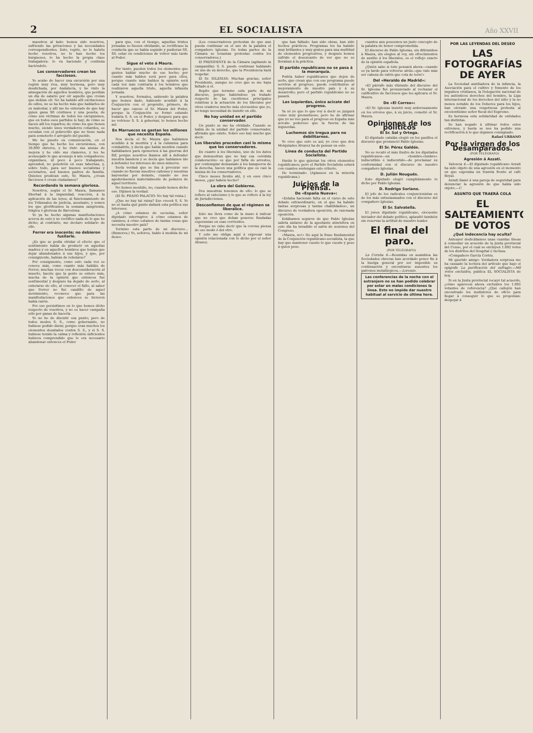2 EL SOCIALISTA Año XXVII
maestros al lado: hemos sido nosotros, sufriendo las privaciones y las necesidades correspondientes. Esto, repito, no lo habéis hecho vosotros, no lo han hecho los burgueses, lo ha hecho la propia clase trabajadora: lo va haciendo y continúa haciéndolo.
Los conservadores crean los facciosos.
Yo acabo de hacer una excursión por una región muy rica, muy hermosa, pero muy desdichada, por Andalucía, y he visto la abnegación de aquellos hombres, que perdían un día de salario por oír aquello que creían que debían oír. No ha habido allí excitaciones de odios, no se ha hecho más que hablarles de su malestar, y allí me he enterado de que hay quien gana 90 céntimos y una peseta; de cómo son víctimas de todos los caciquismos, que en todos esos partidos le hay; de cómo se hacen allí los repartos; de cómo los que tienen mucho, siendo unos verdaderos cobardes, se escudan con el pobrecillo que no tiene nada para someterlo ó arrojarlo del pueblo.
Me he puesto en comunicación, en el tiempo que he hecho les excursiones, con 30.000 obreros, y he visto sus ansias de mejora y he oído sus clamores, y les he aconsejado lo que aconsejo á mis compañeros: organizaos, id poco á poco trabajando, aprended, no penetréis en esas tabernas, y, sobre todo, para ser buenos socialistas y societarios, sed buenos padres de familia. Quienes predican esto, Sr. Maura, ¿crean facciosos ó crean ciudadanos?
Recordando la semana gloriosa.
Nosotros, según el Sr. Maura, llamamos libertad á la impunidad; reacción, á la aplicación de las leyes; al funcionamiento de los Tribunales de justicia, asesinato, y somos los que glorificamos la semana sangrienta, trágica ó gloriosa de Barcelona.
Yo ya he hecho algunas manifestaciones acerca de esto y no rectifico nada de lo que he dicho; al contrario, me declaro solidario de ello.
Ferrer era inocente; no debieron fusilarle.
¿Es que se podía olvidar el efecto que el sentimiento había de producir en aquellas madres y en aquellos hombres que tenían que dejar abandonados á sus hijos, y que, por consiguiente, habían de rebelarse?
Por consiguiente, como esto cada vez se conoce más, como cuanto más habláis de Ferrer, muchas veces con desconsideración al muerto, hacéis que la gente se entere más, mucha de la opinión que entonces fué sentimental y después ha dejado de serlo, al enterarse de ello, al conocer el fallo, al saber que Ferrer no fué caudillo de aquel movimiento, reconoce que para las manifestaciones que entonces se hicieron había razón.
Por eso persistimos en lo que hemos dicho respecto de vosotros, y no es hacer campaña sólo por ganas de hacerla.
Yo no he de discutir esa punto; pero de todos modos S. S., como gobernante, no hubiese podido durar, porque eran muchos los elementos desatados contra S. S., y si S. S. hubiese tenido la calma y reflexión suficientes hubiera comprendido que le era necesario abandonar entonces el Poder
para que, con el tiempo, aquellas tristes jornadas se fuesen olvidando, se rectificase la conducta que se había seguido y pudieran SS. SS. estar en condiciones de volver más tarde al Poder.
Sigue el veto á Maura.
Por tanto, pueden todos los elementos que gusten hablar mucho de ese hecho; por cuanto más hablen será peor para ellos, porque cuanto más hablen la opinión será cada vez más contraria á los hombres que realizaron aquella triste, aquella infausta jornada.
Y nosotros, formales, sabiendo la palabra que hemos dado, habiendo acudido á la Conjunción con el propósito, primero, de hacer que cayese el Sr. Maura del Poder, porque la Conjunción se formó estando todavía S. S. en el Poder, y después para que no volviese S. S. á gobernar, lo hemos hecho así.
En Marruecos se gastan los millones que necesita España.
Nos decía el Sr. Maura que habíamos acudido á la mentira y á la calumnia para combatirle, y decía que había mentira cuando hablábamos para oponernos á las guerras del Rif, porque nosotros íbamos allí á defender nuestra bandera y se decía que habíamos ido á defender los intereses de unos mineros.
Sería verdad que se iba á procurar eso cuando no fueran nuestros cañones y nuestras bayonetas por delante, cuando no nos apoderásemos materialmente de pedazos de aquel territorio.
No hemos mentido, no, cuando hemos dicho eso. Dijimos la verdad.
(El Sr. PRADO PALACIO: No hay tal ruina.)
¿Que no hay tal ruina? Eso creerá S. S. Yo no sé hasta qué punto dañará esta política sus intereses.
¿A cómo estamos de escuelas, señor diputado interruptor; á cómo estamos de caminos; á cómo estamos de tantas cosas que necesita nuestro país?
Termino esta parte de mi discurso... (Rumores.) Yo, señores, hablo á medida de mi deseo.
(Los conservadores protestan de que aun pueda continuar en el uso de la palabra el compañero Iglesias. De todas partes de la Cámara se levantan protestas contra los conservadores.)
El PRESIDENTE de la Cámara (agitando la campanilla): S. S. puede continuar hablando en uso de su derecho, que la Presidencia hará respetar.
El Sr. IGLESIAS: Muchas gracias, señor Presidente, aunque no creo que se me haya faltado á él.
Repito que termino esta parte de mi discurso, porque habiéndose ya tratado respecto de las cuestiones principales relativas á la actuación de los liberales por otros oradores mucho más elocuentes que yo, no tengo necesidad de insistir en ello.
No hay unidad en el partido conservador.
Un punto se me ha olvidado. Cuando se habla de la unidad del partido conservador, afirmáis que existe. Sobre eso hay mucho que decir.
Los liberales proceden casi lo mismo que los conservadores.
En cuanto á los liberales, uno de los datos que demuestran que no hay esa «sórdida colaboración» es que por falta de arrestos, por contemplar demasiado á los banqueros de la derecha, hacen una política que es casi la misma de los conservadores.
Cinco meses lleváis ahí, y en esos cinco meses, ¿qué habéis hecho?
La obra del Gobierno.
Dos muestras tenemos de ello: lo que se refiere al catecismo y lo que se refiere á la ley de Jurisdicciones.
Desconfiemos de que el régimen se liberalice.
Esto me lleva como de la mano á indicar que no creo que deban ponerse fundadas esperanzas en esas corrientes.
Porque no cabe decir que la corona piensa de ese modo ó del otro.
Y esto me obliga aquí á expresar una opinión relacionada con lo dicho por el señor Alvarez.
que han faltado: han sido obras, han sido hechos prácticos. Programas los ha habido muy brillantes y muy gratos para una multitud de elementos progresivos, y después hemos sufrido el desencanto de ver que no se llevaban á la práctica.
El partido republicano no se pasa á la monarquía.
Podría haber republicanos que dejen de serlo, que crean que con ese programa puede servirse al progreso, puede contribuirse al mejoramiento de nuestro país y á su desarrollo; pero el partido republicano no se pasará.
Las izquierdas, único acicate del progreso.
Ya sé yo que lo que voy á decir se juzgará como muy presuntuoso; pero he de afirmar que yo no veo para el progreso en España más acicate poderoso que la fuerza de las izquierdas.
Luchemos sin tregua para no debilitarnos.
Yo creo que esto es así; yo creo que don Melquiades Alvarez ha de pensar en esto.
Línea de conducta del Partido Socialista.
Harán lo que quieran los otros elementos republicanos; pero el Partido Socialista estará con cuantos sostengan este criterio.
He terminado. (Aplausos en la minoría republicana.)
Juicios de la Prensa.
De «España Nueva»:
«Estaba haciendo falta en el curso de este debate extraordinario, en el que ha habido tantas sorpresas y tantas chabilidades», un discurso de verdadera oposición, de razonada oposición.
Estábamos seguros de que Pablo Iglesias sabría aislarse de la apestante atmósfera en este día ha invadido el salón de sesiones del Congreso.
«Maura, no!» He aquí la frase fundamental de la Conjunción republicano-socialista, la que hay que mantener cueste lo que cueste y pese á quien pese.
cuantos aun poseemos un justo concepto de la palabra de honor comprometida.
El discurso de Pablo Iglesias, sin ditirambos á Maura, sin elogios al rey, sin ofrecimientos de auxilio á los liberales, es el reflejo exacto de la opinión española.
¿Quién sabe si éste pensará ahora—cuando es ya tarde para volverse atrás—que vale más ser cabeza de ratón que cola de león!»
Del «Heraldo de Madrid»:
«El párrafo más vibrante del discurso del Sr. Iglesias fué pronunciado al rechazar el calificativo de facciosos que les aplicara el Sr. Maura.
De «El Correo»:
«El Sr. Iglesias insistió muy ardorosamente en los errores que, á su juicio, cometió el Sr. Maura.
Opiniones de los políticos
El Sr. Sol y Ortega.
El diputado catalán elogió en los pasillos el discurso que pronunció Pablo Iglesias.
El Sr. Pérez Galdós.
No se recató el más ilustre de los diputados republicanos—un «hombre-cumbre» indiscutible é indiscutido—de proclamar su conformidad con el discurso de nuestro compañero Iglesias.
D. Julián Nougués.
Este diputado elogió cumplidamente lo dicho por Pablo Iglesias.
D. Rodrigo Soriano.
El jefe de los radicales conjuncionistas es de los más entusiasmados con el discurso del compañero Iglesias.
El Sr. Salvatella.
El joven diputado republicano, elocuente iniciador del debate político, aplaudió también sin reservas la actitud de nuestro leader.
El final del paro.
(POR TELÉGRAFO)
La Coruña 4.—Reunidas en asamblea las Sociedades obreras han acordado poner fin á la huelga general por ser imposible su continuación y encontrarse ausentes los patronos metalúrgicos.—Lorenzo.
Las conferencias de la noche con el extranjero no se han podido celebrar por estar en malas condiciones la línea. Esto no impide dar nuestro habitual al servicio de última hora.
POR LAS LEYENDAS DEL DESEO
LAS FOTOGRAFÍAS DE AYER
La Sociedad auxiliadora de la infancia, la Asociación para el cultivo y fomento de los impulsos cristianos, la Delegación nacional de los auténticos derechos del hombre, la Liga internacional de los derechos del niño y la no menos notable de los Deberes para los hijos, han elevado una respetuosa protesta al excelentísimo señor fiscal del Supremo.
Es hermosa esta solidaridad de entidades tan distintas.
Se han negado á ultimar todos estos extremos, y hasta se nos ha pedido una rectificación á lo que dejamos consignado.
Rafael URBANO
Por la virgen de los Desamparados.
(POR TELÉGRAFO)
Agresión á Azzati.
Valencia 4.—El diputado republicano Azzati ha sido objeto de una agresión en el momento en que esperaba un tranvía frente al café Royal.
Azzati llamó á una pareja de seguridad para denunciar la agresión de que había sido objeto.—C.
ASUNTO QUE TRAERÁ COLA
EL SALTEAMIENTO DE VOTOS
¿Qué indecencia hay oculta?
Anteayer dedicábamos unas cuantas líneas á comentar un acuerdo de la Junta provincial del Censo, por el cual se excluyen 1.092 votos de los distritos del Hospital é Inclusa.
«Compañero García Cortés.
Mi querido amigo: Verdadera sorpresa me ha causado la lectura del artículo que bajo el epígrafe La purificación del sufragio.—Mil votos excluídos, publica EL SOCIALISTA de hoy.
Si en la Junta provincial recayó tal acuerdo, ¿cómo aparecen ahora excluídos los 1.092 votantes de referencia? ¿Qué callejón han encontrado los muñidores de oficio para llegar á conseguir lo que se proponían: despojar á